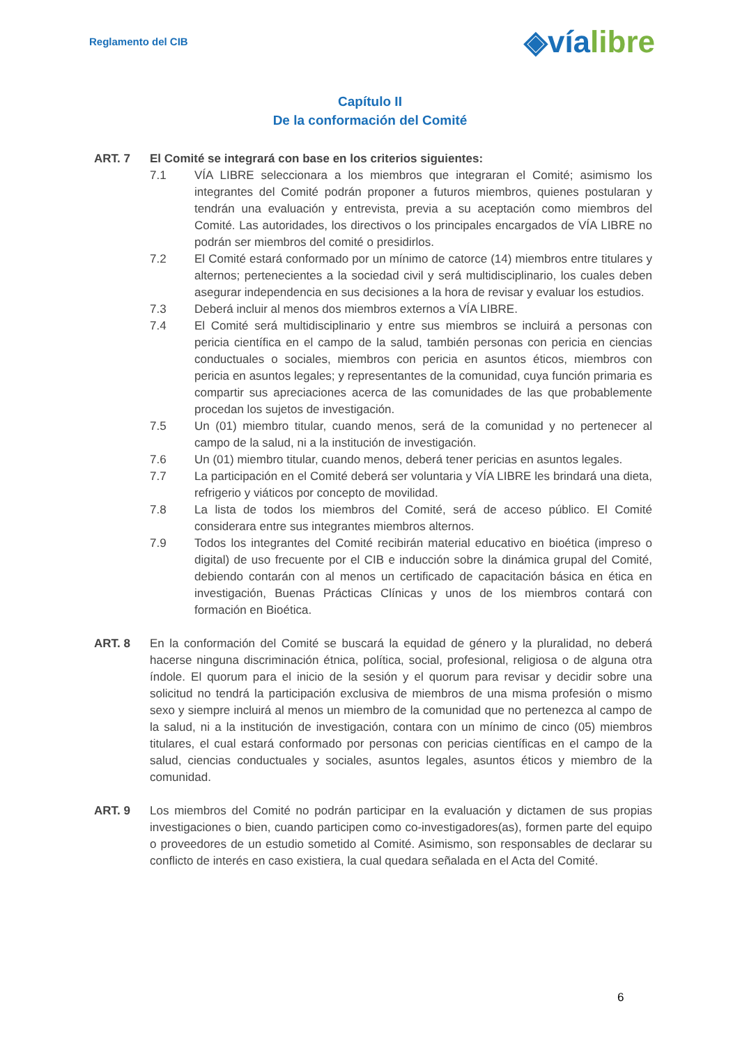Reglamento del CIB
◈víalibre
Capítulo II
De la conformación del Comité
ART. 7 El Comité se integrará con base en los criterios siguientes:
7.1 VÍA LIBRE seleccionara a los miembros que integraran el Comité; asimismo los integrantes del Comité podrán proponer a futuros miembros, quienes postularan y tendrán una evaluación y entrevista, previa a su aceptación como miembros del Comité. Las autoridades, los directivos o los principales encargados de VÍA LIBRE no podrán ser miembros del comité o presidirlos.
7.2 El Comité estará conformado por un mínimo de catorce (14) miembros entre titulares y alternos; pertenecientes a la sociedad civil y será multidisciplinario, los cuales deben asegurar independencia en sus decisiones a la hora de revisar y evaluar los estudios.
7.3 Deberá incluir al menos dos miembros externos a VÍA LIBRE.
7.4 El Comité será multidisciplinario y entre sus miembros se incluirá a personas con pericia científica en el campo de la salud, también personas con pericia en ciencias conductuales o sociales, miembros con pericia en asuntos éticos, miembros con pericia en asuntos legales; y representantes de la comunidad, cuya función primaria es compartir sus apreciaciones acerca de las comunidades de las que probablemente procedan los sujetos de investigación.
7.5 Un (01) miembro titular, cuando menos, será de la comunidad y no pertenecer al campo de la salud, ni a la institución de investigación.
7.6 Un (01) miembro titular, cuando menos, deberá tener pericias en asuntos legales.
7.7 La participación en el Comité deberá ser voluntaria y VÍA LIBRE les brindará una dieta, refrigerio y viáticos por concepto de movilidad.
7.8 La lista de todos los miembros del Comité, será de acceso público. El Comité considerara entre sus integrantes miembros alternos.
7.9 Todos los integrantes del Comité recibirán material educativo en bioética (impreso o digital) de uso frecuente por el CIB e inducción sobre la dinámica grupal del Comité, debiendo contarán con al menos un certificado de capacitación básica en ética en investigación, Buenas Prácticas Clínicas y unos de los miembros contará con formación en Bioética.
ART. 8 En la conformación del Comité se buscará la equidad de género y la pluralidad, no deberá hacerse ninguna discriminación étnica, política, social, profesional, religiosa o de alguna otra índole. El quorum para el inicio de la sesión y el quorum para revisar y decidir sobre una solicitud no tendrá la participación exclusiva de miembros de una misma profesión o mismo sexo y siempre incluirá al menos un miembro de la comunidad que no pertenezca al campo de la salud, ni a la institución de investigación, contara con un mínimo de cinco (05) miembros titulares, el cual estará conformado por personas con pericias científicas en el campo de la salud, ciencias conductuales y sociales, asuntos legales, asuntos éticos y miembro de la comunidad.
ART. 9 Los miembros del Comité no podrán participar en la evaluación y dictamen de sus propias investigaciones o bien, cuando participen como co-investigadores(as), formen parte del equipo o proveedores de un estudio sometido al Comité. Asimismo, son responsables de declarar su conflicto de interés en caso existiera, la cual quedara señalada en el Acta del Comité.
6